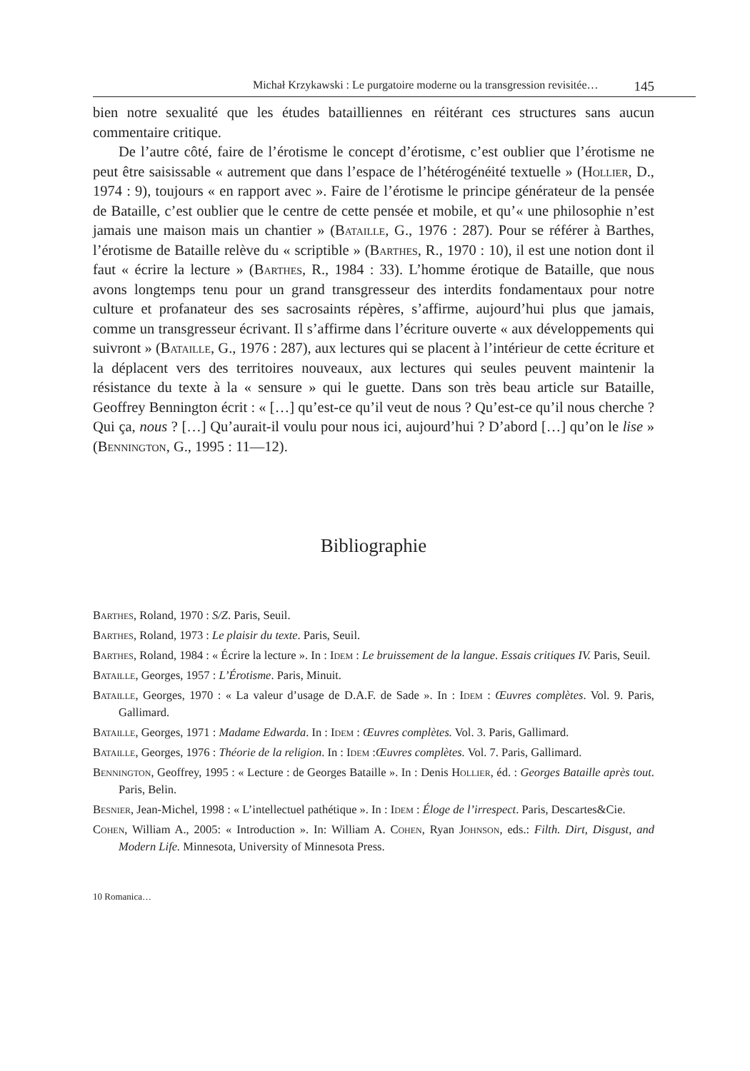Michał Krzykawski : Le purgatoire moderne ou la transgression revisitée… 145
bien notre sexualité que les études batailliennes en réitérant ces structures sans aucun commentaire critique.
De l’autre côté, faire de l’érotisme le concept d’érotisme, c’est oublier que l’érotisme ne peut être saisissable « autrement que dans l’espace de l’hétérogénéité textuelle » (Hollier, D., 1974 : 9), toujours « en rapport avec ». Faire de l’érotisme le principe générateur de la pensée de Bataille, c’est oublier que le centre de cette pensée et mobile, et qu’« une philosophie n’est jamais une maison mais un chantier » (Bataille, G., 1976 : 287). Pour se référer à Barthes, l’érotisme de Bataille relève du « scriptible » (Barthes, R., 1970 : 10), il est une notion dont il faut « écrire la lecture » (Barthes, R., 1984 : 33). L’homme érotique de Bataille, que nous avons longtemps tenu pour un grand transgresseur des interdits fondamentaux pour notre culture et profanateur des ses sacrosaints répères, s’affirme, aujourd’hui plus que jamais, comme un transgresseur écrivant. Il s’affirme dans l’écriture ouverte « aux développements qui suivront » (Bataille, G., 1976 : 287), aux lectures qui se placent à l’intérieur de cette écriture et la déplacent vers des territoires nouveaux, aux lectures qui seules peuvent maintenir la résistance du texte à la « sensure » qui le guette. Dans son très beau article sur Bataille, Geoffrey Bennington écrit : « […] qu’est-ce qu’il veut de nous ? Qu’est-ce qu’il nous cherche ? Qui ça, nous ? […] Qu’aurait-il voulu pour nous ici, aujourd’hui ? D’abord […] qu’on le lise » (Bennington, G., 1995 : 11—12).
Bibliographie
Barthes, Roland, 1970 : S/Z. Paris, Seuil.
Barthes, Roland, 1973 : Le plaisir du texte. Paris, Seuil.
Barthes, Roland, 1984 : « Écrire la lecture ». In : Idem : Le bruissement de la langue. Essais critiques IV. Paris, Seuil.
Bataille, Georges, 1957 : L’Érotisme. Paris, Minuit.
Bataille, Georges, 1970 : « La valeur d’usage de D.A.F. de Sade ». In : Idem : Œuvres complètes. Vol. 9. Paris, Gallimard.
Bataille, Georges, 1971 : Madame Edwarda. In : Idem : Œuvres complètes. Vol. 3. Paris, Gallimard.
Bataille, Georges, 1976 : Théorie de la religion. In : Idem :Œuvres complètes. Vol. 7. Paris, Gallimard.
Bennington, Geoffrey, 1995 : « Lecture : de Georges Bataille ». In : Denis Hollier, éd. : Georges Bataille après tout. Paris, Belin.
Besnier, Jean-Michel, 1998 : « L’intellectuel pathétique ». In : Idem : Éloge de l’irrespect. Paris, Descartes&Cie.
Cohen, William A., 2005: « Introduction ». In: William A. Cohen, Ryan Johnson, eds.: Filth. Dirt, Disgust, and Modern Life. Minnesota, University of Minnesota Press.
10 Romanica…